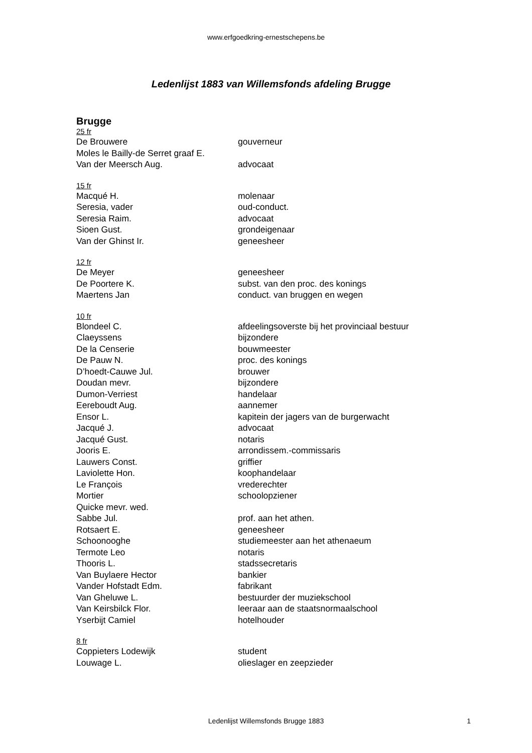www.erfgoedkring-ernestschepens.be
Ledenlijst 1883 van Willemsfonds afdeling Brugge
Brugge
| 25 fr | |
| De Brouwere | gouverneur |
| Moles le Bailly-de Serret graaf E. | |
| Van der Meersch Aug. | advocaat |
| 15 fr | |
| Macqué H. | molenaar |
| Seresia, vader | oud-conduct. |
| Seresia Raim. | advocaat |
| Sioen Gust. | grondeigenaar |
| Van der Ghinst Ir. | geneesheer |
| 12 fr | |
| De Meyer | geneesheer |
| De Poortere K. | subst. van den proc. des konings |
| Maertens Jan | conduct. van bruggen en wegen |
| 10 fr | |
| Blondeel C. | afdeelingsoverste bij het provinciaal bestuur |
| Claeyssens | bijzondere |
| De la Censerie | bouwmeester |
| De Pauw N. | proc. des konings |
| D’hoedt-Cauwe Jul. | brouwer |
| Doudan mevr. | bijzondere |
| Dumon-Verriest | handelaar |
| Eereboudt Aug. | aannemer |
| Ensor L. | kapitein der jagers van de burgerwacht |
| Jacqué J. | advocaat |
| Jacqué Gust. | notaris |
| Jooris E. | arrondissem.-commissaris |
| Lauwers Const. | griffier |
| Laviolette Hon. | koophandelaar |
| Le François | vrederechter |
| Mortier | schoolopziener |
| Quicke mevr. wed. | |
| Sabbe Jul. | prof. aan het athen. |
| Rotsaert E. | geneesheer |
| Schoonooghe | studiemeester aan het athenaeum |
| Termote Leo | notaris |
| Thooris L. | stadssecretaris |
| Van Buylaere Hector | bankier |
| Vander Hofstadt Edm. | fabrikant |
| Van Gheluwe L. | bestuurder der muziekschool |
| Van Keirsbilck Flor. | leeraar aan de staatsnormaalschool |
| Yserbijt Camiel | hotelhouder |
| 8 fr | |
| Coppieters Lodewijk | student |
| Louwage L. | olieslager en zeepzieder |
Ledenlijst Willemsfonds Brugge 1883
1